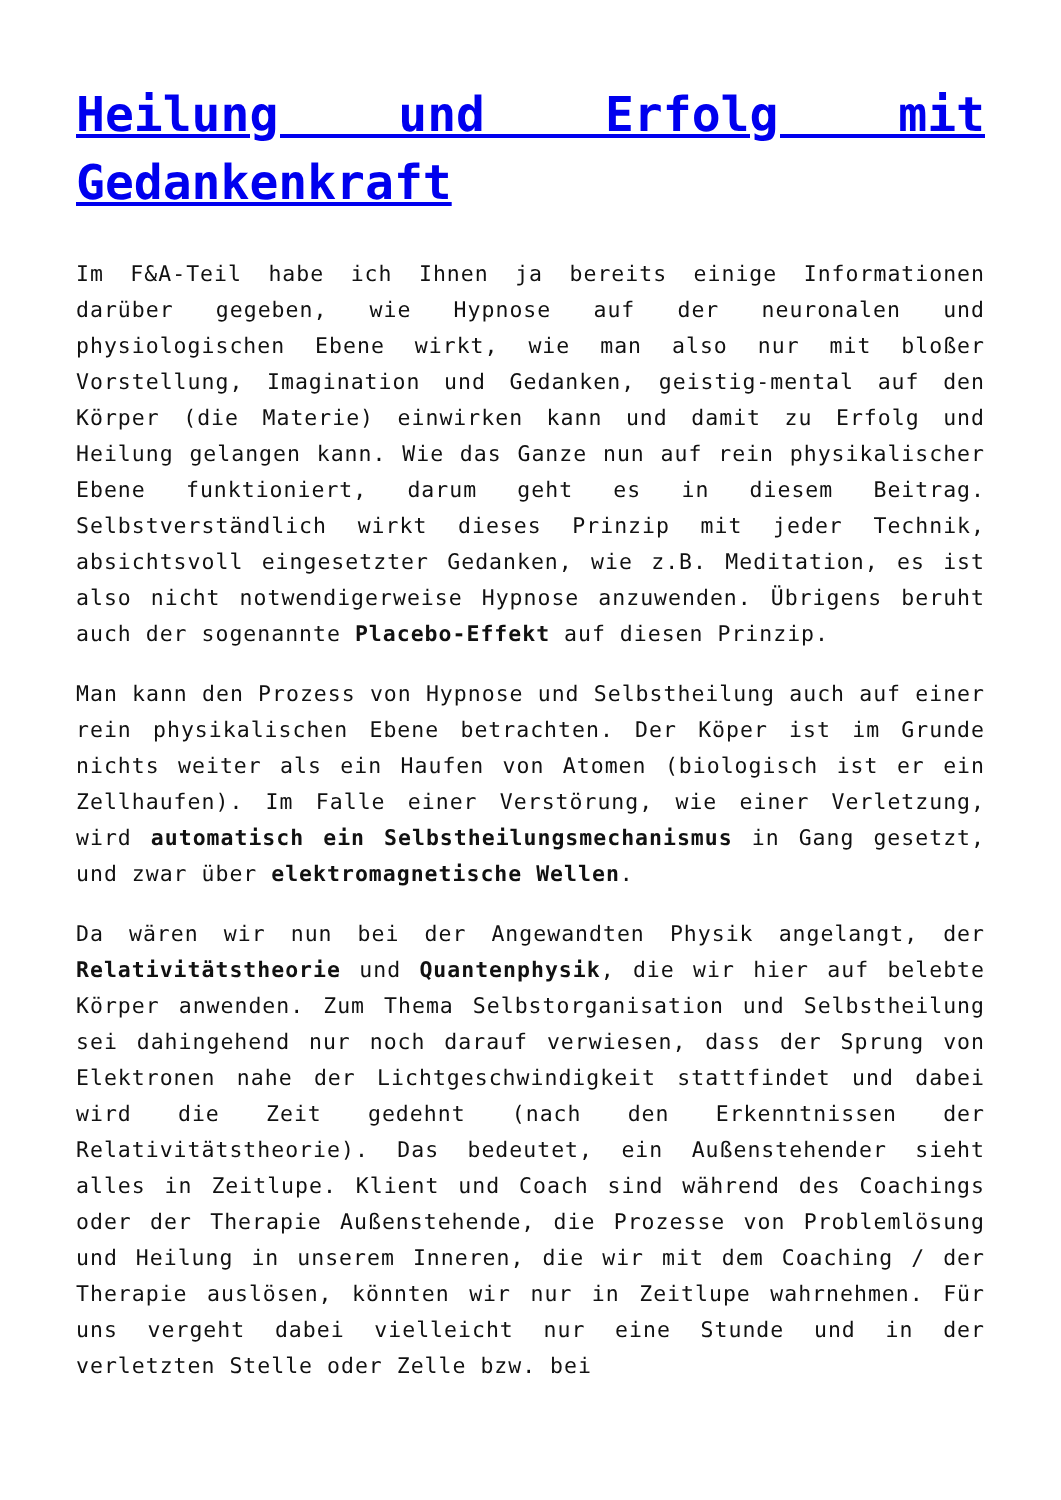Heilung und Erfolg mit Gedankenkraft
Im F&A-Teil habe ich Ihnen ja bereits einige Informationen darüber gegeben, wie Hypnose auf der neuronalen und physiologischen Ebene wirkt, wie man also nur mit bloßer Vorstellung, Imagination und Gedanken, geistig-mental auf den Körper (die Materie) einwirken kann und damit zu Erfolg und Heilung gelangen kann. Wie das Ganze nun auf rein physikalischer Ebene funktioniert, darum geht es in diesem Beitrag. Selbstverständlich wirkt dieses Prinzip mit jeder Technik, absichtsvoll eingesetzter Gedanken, wie z.B. Meditation, es ist also nicht notwendigerweise Hypnose anzuwenden. Übrigens beruht auch der sogenannte Placebo-Effekt auf diesen Prinzip.
Man kann den Prozess von Hypnose und Selbstheilung auch auf einer rein physikalischen Ebene betrachten. Der Köper ist im Grunde nichts weiter als ein Haufen von Atomen (biologisch ist er ein Zellhaufen). Im Falle einer Verstörung, wie einer Verletzung, wird automatisch ein Selbstheilungsmechanismus in Gang gesetzt, und zwar über elektromagnetische Wellen.
Da wären wir nun bei der Angewandten Physik angelangt, der Relativitätstheorie und Quantenphysik, die wir hier auf belebte Körper anwenden. Zum Thema Selbstorganisation und Selbstheilung sei dahingehend nur noch darauf verwiesen, dass der Sprung von Elektronen nahe der Lichtgeschwindigkeit stattfindet und dabei wird die Zeit gedehnt (nach den Erkenntnissen der Relativitätstheorie). Das bedeutet, ein Außenstehender sieht alles in Zeitlupe. Klient und Coach sind während des Coachings oder der Therapie Außenstehende, die Prozesse von Problemlösung und Heilung in unserem Inneren, die wir mit dem Coaching / der Therapie auslösen, könnten wir nur in Zeitlupe wahrnehmen. Für uns vergeht dabei vielleicht nur eine Stunde und in der verletzten Stelle oder Zelle bzw. bei